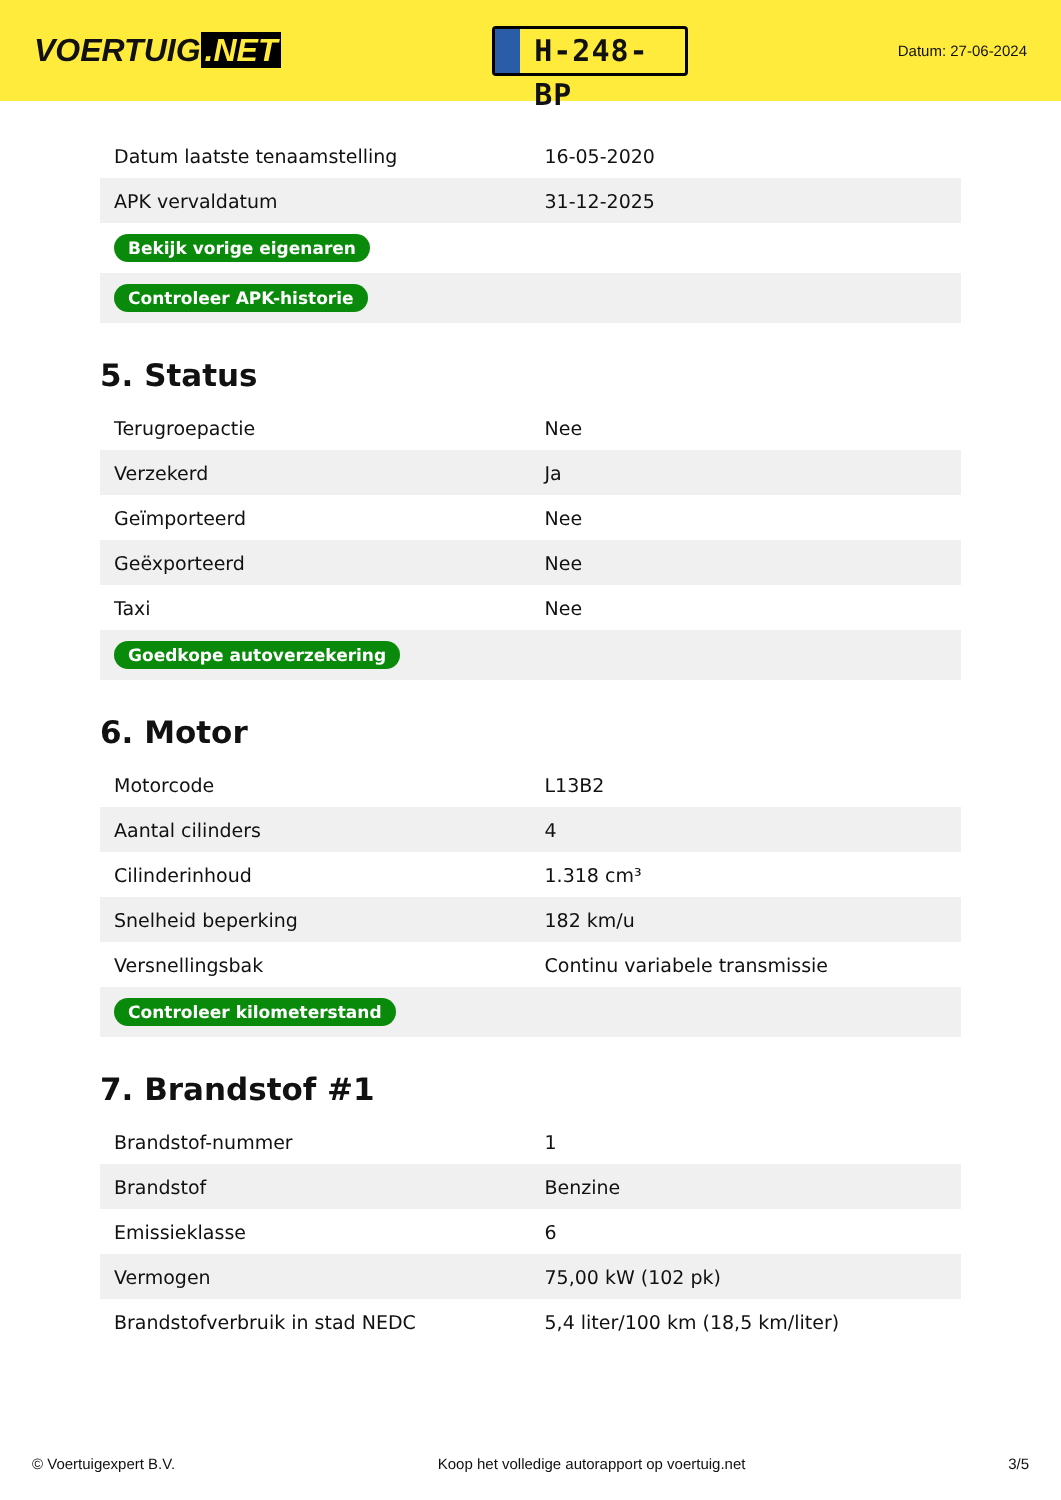VOERTUIG.NET
H-248-BP
Datum: 27-06-2024
| Datum laatste tenaamstelling | 16-05-2020 |
| APK vervaldatum | 31-12-2025 |
| Bekijk vorige eigenaren | |
| Controleer APK-historie | |
5. Status
| Terugroepactie | Nee |
| Verzekerd | Ja |
| Geïmporteerd | Nee |
| Geëxporteerd | Nee |
| Taxi | Nee |
| Goedkope autoverzekering | |
6. Motor
| Motorcode | L13B2 |
| Aantal cilinders | 4 |
| Cilinderinhoud | 1.318 cm³ |
| Snelheid beperking | 182 km/u |
| Versnellingsbak | Continu variabele transmissie |
| Controleer kilometerstand | |
7. Brandstof #1
| Brandstof-nummer | 1 |
| Brandstof | Benzine |
| Emissieklasse | 6 |
| Vermogen | 75,00 kW (102 pk) |
| Brandstofverbruik in stad NEDC | 5,4 liter/100 km (18,5 km/liter) |
© Voertuigexpert B.V. Koop het volledige autorapport op voertuig.net 3/5